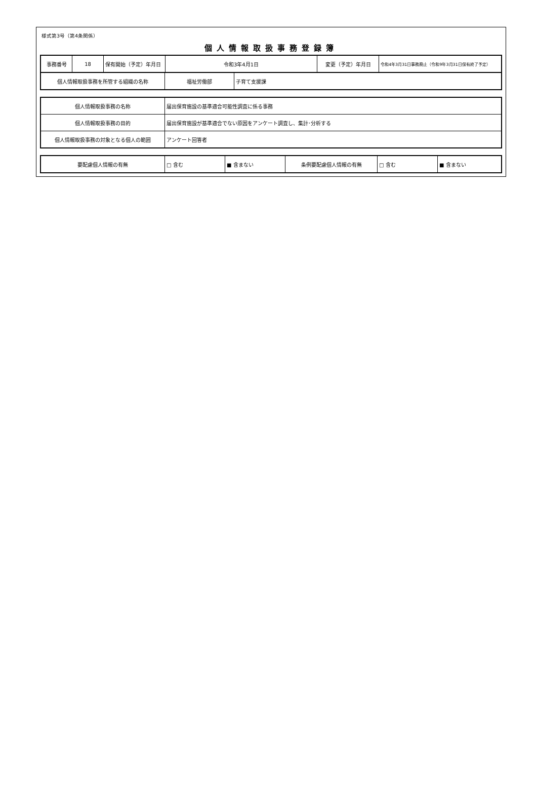様式第3号（第4条関係）
個人情報取扱事務登録簿
| 事務番号 | 18 | 保有開始（予定）年月日 | 令和3年4月1日 | 変更（予定）年月日 | 令和4年3月31日事務廃止（令和9年3月31日保有終了予定） |
| 個人情報取扱事務を所管する組織の名称 | 福祉労働部 | 子育て支援課 |
| 個人情報取扱事務の名称 | 届出保育施設の基準適合可能性調査に係る事務 |
| 個人情報取扱事務の目的 | 届出保育施設が基準適合でない原因をアンケート調査し、集計･分析する |
| 個人情報取扱事務の対象となる個人の範囲 | アンケート回答者 |
| 要配慮個人情報の有無 | □ 含む | ■ 含まない | 条例要配慮個人情報の有無 | □ 含む | ■ 含まない |